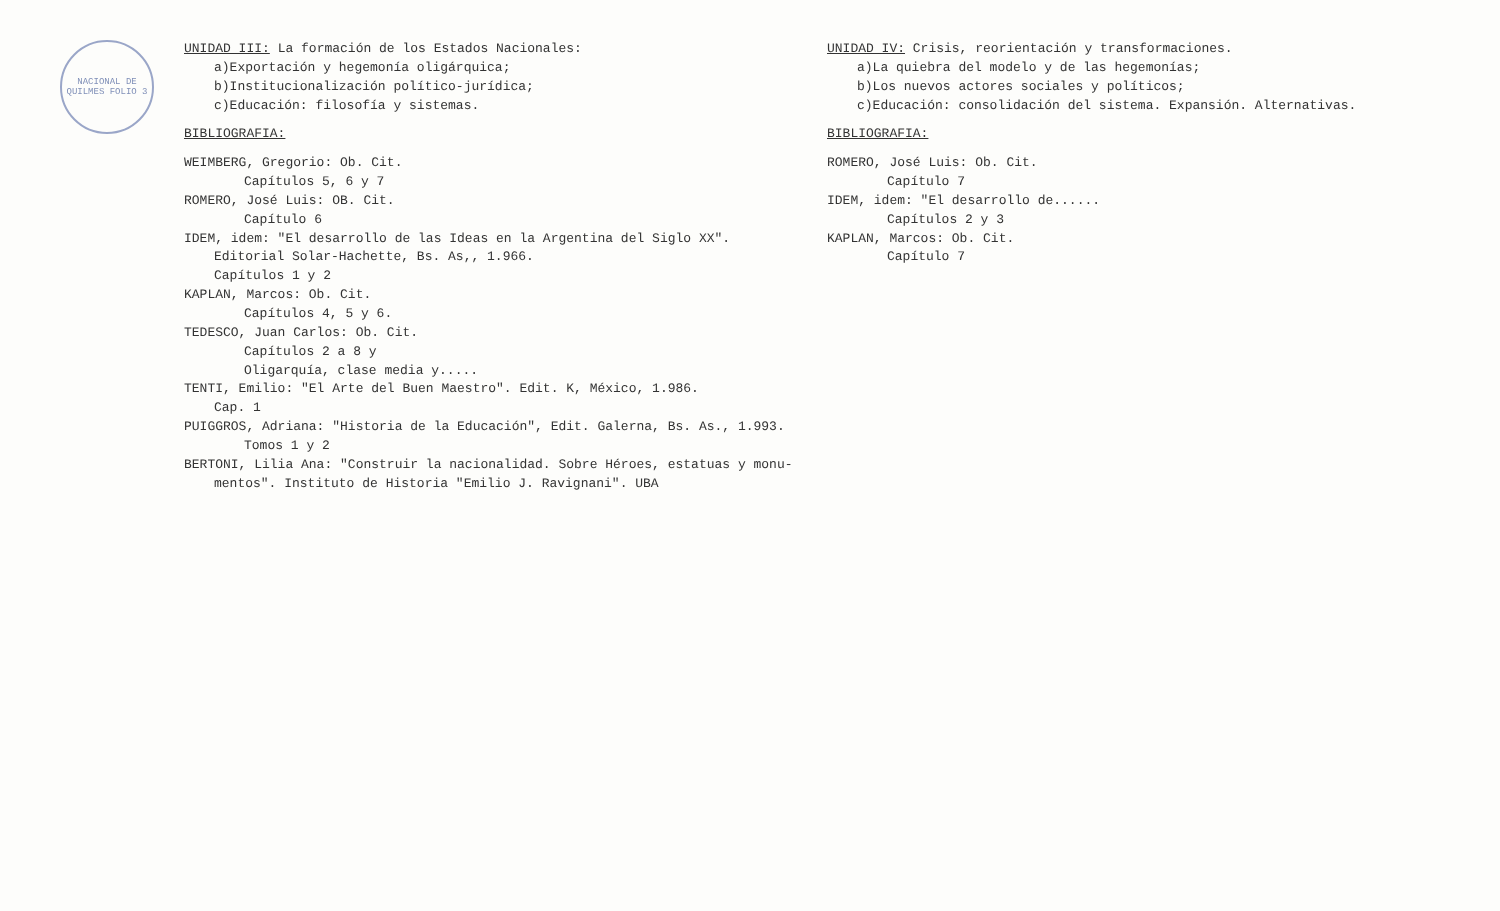NACIONAL DE QUILMES FOLIO 3
UNIDAD III: La formación de los Estados Nacionales:
a)Exportación y hegemonía oligárquica;
b)Institucionalización político-jurídica;
c)Educación: filosofía y sistemas.
BIBLIOGRAFIA:
WEIMBERG, Gregorio: Ob. Cit.
Capítulos 5, 6 y 7
ROMERO, José Luis: OB. Cit.
Capítulo 6
IDEM, idem: "El desarrollo de las Ideas en la Argentina del Siglo XX".
Editorial Solar-Hachette, Bs. As,, 1.966.
Capítulos 1 y 2
KAPLAN, Marcos: Ob. Cit.
Capítulos 4, 5 y 6.
TEDESCO, Juan Carlos: Ob. Cit.
Capítulos 2 a 8 y
Oligarquía, clase media y.....
TENTI, Emilio: "El Arte del Buen Maestro". Edit. K, México, 1.986.
Cap. 1
PUIGGROS, Adriana: "Historia de la Educación", Edit. Galerna, Bs. As., 1.993.
Tomos 1 y 2
BERTONI, Lilia Ana: "Construir la nacionalidad. Sobre Héroes, estatuas y monu-
mentos". Instituto de Historia "Emilio J. Ravignani". UBA
UNIDAD IV: Crisis, reorientación y transformaciones.
a)La quiebra del modelo y de las hegemonías;
b)Los nuevos actores sociales y políticos;
c)Educación: consolidación del sistema. Expansión. Alternativas.
BIBLIOGRAFIA:
ROMERO, José Luis: Ob. Cit.
Capítulo 7
IDEM, idem: "El desarrollo de......
Capítulos 2 y 3
KAPLAN, Marcos: Ob. Cit.
Capítulo 7